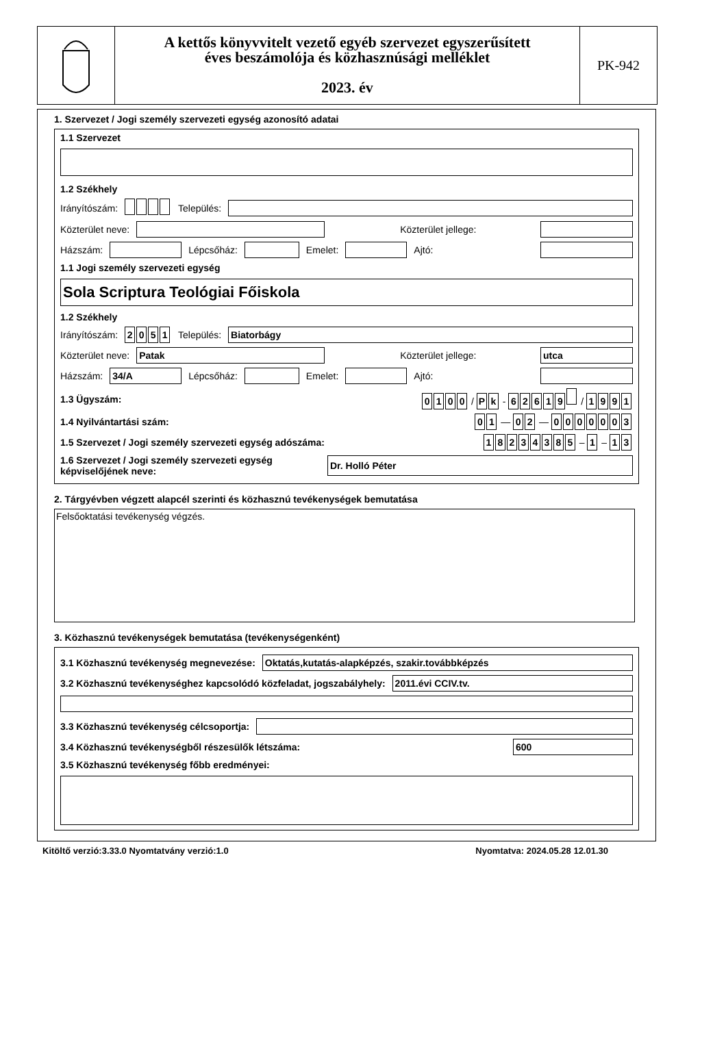A kettős könyvvitelt vezető egyéb szervezet egyszerűsített
éves beszámolója és közhasznúsági melléklet
2023. év
PK-942
1. Szervezet / Jogi személy szervezeti egység azonosító adatai
1.1 Szervezet
1.2 Székhely
Irányítószám: Település:
Közterület neve: Közterület jellege:
Házszám: Lépcsőház: Emelet: Ajtó:
1.1 Jogi személy szervezeti egység
Sola Scriptura Teológiai Főiskola
1.2 Székhely
Irányítószám: 2051 Település: Biatorbágy
Közterület neve: Patak Közterület jellege: utca
Házszám: 34/A Lépcsőház: Emelet: Ajtó:
1.3 Ügyszám: 0100 / P k - 62619 / 1991
1.4 Nyilvántartási szám: 0 1 — 0 2 — 0000003
1.5 Szervezet / Jogi személy szervezeti egység adószáma: 18234385 – 1 – 1 3
1.6 Szervezet / Jogi személy szervezeti egység képviselőjének neve: Dr. Holló Péter
2. Tárgyévben végzett alapcél szerinti és közhasznú tevékenységek bemutatása
Felsőoktatási tevékenység végzés.
3. Közhasznú tevékenységek bemutatása (tevékenységenként)
3.1 Közhasznú tevékenység megnevezése: Oktatás,kutatás-alapképzés, szakir.továbbképzés
3.2 Közhasznú tevékenységhez kapcsolódó közfeladat, jogszabályhely: 2011.évi CCIV.tv.
3.3 Közhasznú tevékenység célcsoportja:
3.4 Közhasznú tevékenységből részesülők létszáma: 600
3.5 Közhasznú tevékenység főbb eredményei:
Kitöltő verzió:3.33.0 Nyomtatvány verzió:1.0 Nyomtatva: 2024.05.28 12.01.30